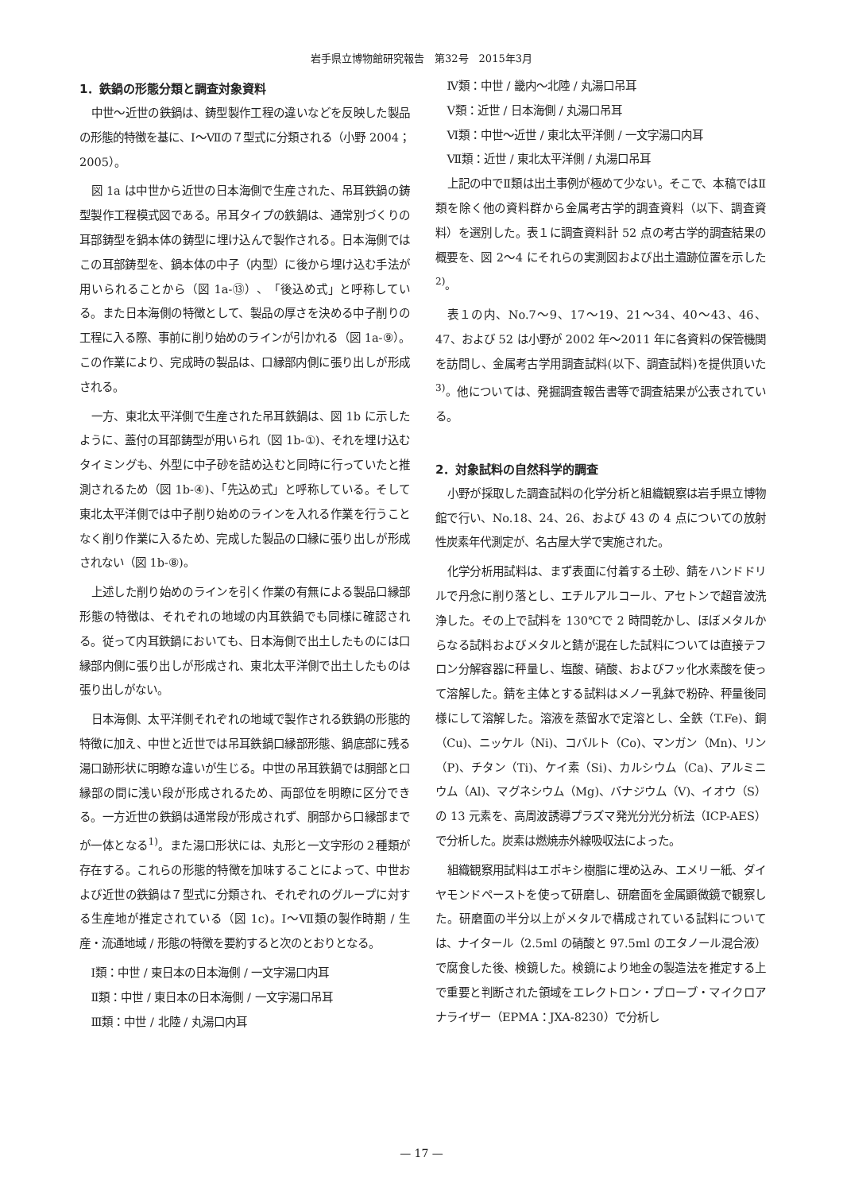岩手県立博物館研究報告　第32号　2015年3月
1．鉄鍋の形態分類と調査対象資料
中世～近世の鉄鍋は、鋳型製作工程の違いなどを反映した製品の形態的特徴を基に、Ⅰ～Ⅶの７型式に分類される（小野 2004；2005）。
図 1a は中世から近世の日本海側で生産された、吊耳鉄鍋の鋳型製作工程模式図である。吊耳タイプの鉄鍋は、通常別づくりの耳部鋳型を鍋本体の鋳型に埋け込んで製作される。日本海側ではこの耳部鋳型を、鍋本体の中子（内型）に後から埋け込む手法が用いられることから（図 1a-⑬）、「後込め式」と呼称している。また日本海側の特徴として、製品の厚さを決める中子削りの工程に入る際、事前に削り始めのラインが引かれる（図 1a-⑨）。この作業により、完成時の製品は、口縁部内側に張り出しが形成される。
一方、東北太平洋側で生産された吊耳鉄鍋は、図 1b に示したように、蓋付の耳部鋳型が用いられ（図 1b-①)、それを埋け込むタイミングも、外型に中子砂を詰め込むと同時に行っていたと推測されるため（図 1b-④)、「先込め式」と呼称している。そして東北太平洋側では中子削り始めのラインを入れる作業を行うことなく削り作業に入るため、完成した製品の口縁に張り出しが形成されない（図 1b-⑧)。
上述した削り始めのラインを引く作業の有無による製品口縁部形態の特徴は、それぞれの地域の内耳鉄鍋でも同様に確認される。従って内耳鉄鍋においても、日本海側で出土したものには口縁部内側に張り出しが形成され、東北太平洋側で出土したものは張り出しがない。
日本海側、太平洋側それぞれの地域で製作される鉄鍋の形態的特徴に加え、中世と近世では吊耳鉄鍋口縁部形態、鍋底部に残る湯口跡形状に明瞭な違いが生じる。中世の吊耳鉄鍋では胴部と口縁部の間に浅い段が形成されるため、両部位を明瞭に区分できる。一方近世の鉄鍋は通常段が形成されず、胴部から口縁部までが一体となる<sup>1)</sup>。また湯口形状には、丸形と一文字形の２種類が存在する。これらの形態的特徴を加味することによって、中世および近世の鉄鍋は７型式に分類され、それぞれのグループに対する生産地が推定されている（図 1c)。Ⅰ～Ⅶ類の製作時期 / 生産・流通地域 / 形態の特徴を要約すると次のとおりとなる。
Ⅰ類：中世 / 東日本の日本海側 / 一文字湯口内耳
Ⅱ類：中世 / 東日本の日本海側 / 一文字湯口吊耳
Ⅲ類：中世 / 北陸 / 丸湯口内耳
Ⅳ類：中世 / 畿内～北陸 / 丸湯口吊耳
Ⅴ類：近世 / 日本海側 / 丸湯口吊耳
Ⅵ類：中世～近世 / 東北太平洋側 / 一文字湯口内耳
Ⅶ類：近世 / 東北太平洋側 / 丸湯口吊耳
上記の中でⅡ類は出土事例が極めて少ない。そこで、本稿ではⅡ類を除く他の資料群から金属考古学的調査資料（以下、調査資料）を選別した。表１に調査資料計 52 点の考古学的調査結果の概要を、図 2～4 にそれらの実測図および出土遺跡位置を示した<sup>2)</sup>。
表１の内、No.7～9、17～19、21～34、40～43、46、47、および 52 は小野が 2002 年～2011 年に各資料の保管機関を訪問し、金属考古学用調査試料(以下、調査試料)を提供頂いた<sup>3)</sup>。他については、発掘調査報告書等で調査結果が公表されている。
2．対象試料の自然科学的調査
小野が採取した調査試料の化学分析と組織観察は岩手県立博物館で行い、No.18、24、26、および 43 の 4 点についての放射性炭素年代測定が、名古屋大学で実施された。
化学分析用試料は、まず表面に付着する土砂、錆をハンドドリルで丹念に削り落とし、エチルアルコール、アセトンで超音波洗浄した。その上で試料を 130℃で 2 時間乾かし、ほぼメタルからなる試料およびメタルと錆が混在した試料については直接テフロン分解容器に秤量し、塩酸、硝酸、およびフッ化水素酸を使って溶解した。錆を主体とする試料はメノー乳鉢で粉砕、秤量後同様にして溶解した。溶液を蒸留水で定溶とし、全鉄（T.Fe)、銅（Cu)、ニッケル（Ni)、コバルト（Co)、マンガン（Mn)、リン（P)、チタン（Ti)、ケイ素（Si)、カルシウム（Ca)、アルミニウム（Al)、マグネシウム（Mg)、バナジウム（V)、イオウ（S）の 13 元素を、高周波誘導プラズマ発光分光分析法（ICP-AES）で分析した。炭素は燃焼赤外線吸収法によった。
組織観察用試料はエポキシ樹脂に埋め込み、エメリー紙、ダイヤモンドペーストを使って研磨し、研磨面を金属顕微鏡で観察した。研磨面の半分以上がメタルで構成されている試料については、ナイタール（2.5ml の硝酸と 97.5ml のエタノール混合液）で腐食した後、検鏡した。検鏡により地金の製造法を推定する上で重要と判断された領域をエレクトロン・プローブ・マイクロアナライザー（EPMA：JXA-8230）で分析し
— 17 —